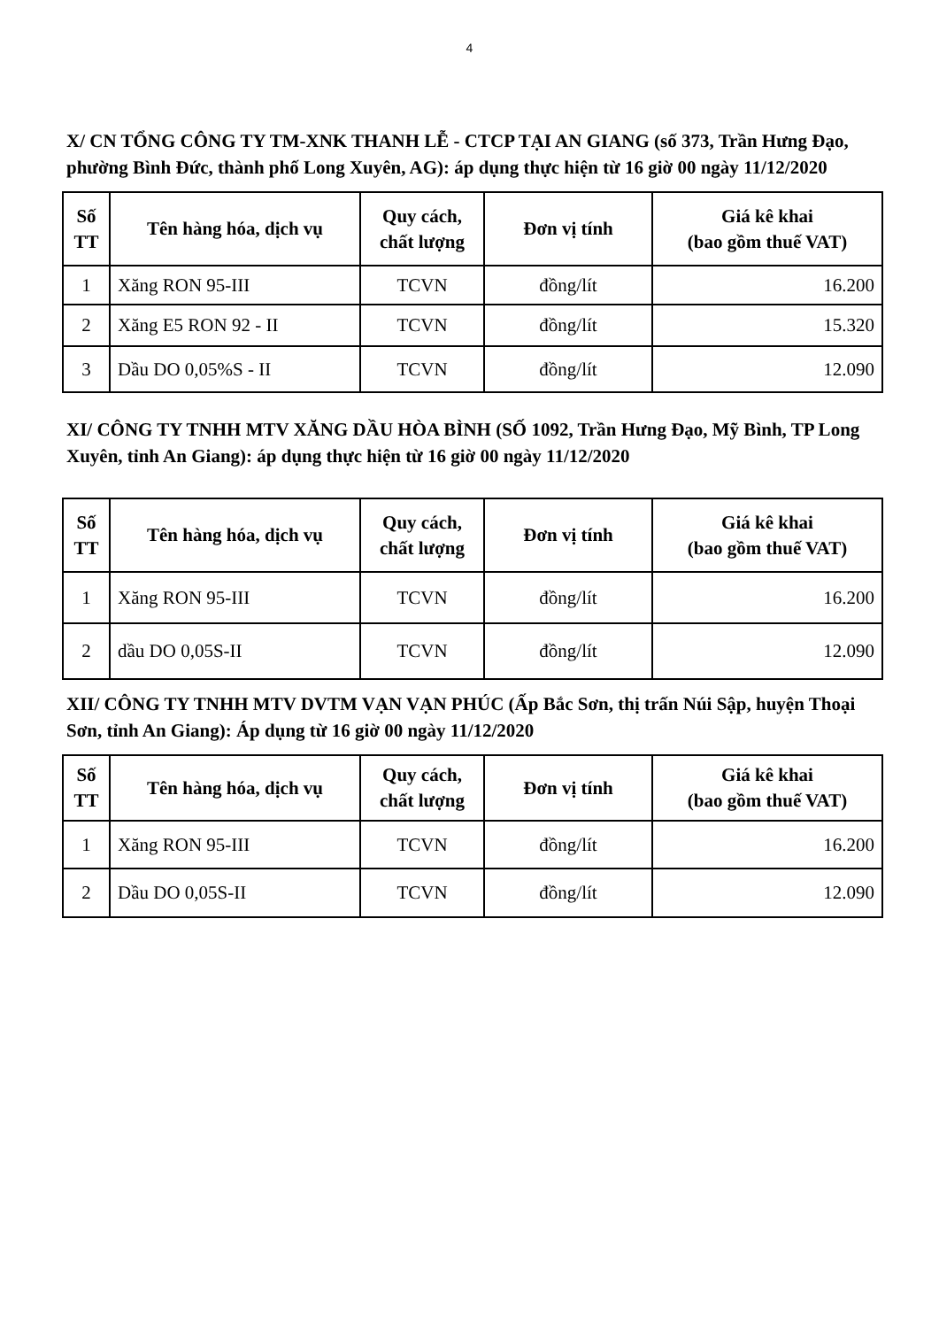4
X/ CN TỔNG CÔNG TY TM-XNK THANH LỄ - CTCP TẠI AN GIANG (số 373, Trần Hưng Đạo, phường Bình Đức, thành phố Long Xuyên, AG): áp dụng thực hiện từ 16 giờ 00 ngày 11/12/2020
| Số TT | Tên hàng hóa, dịch vụ | Quy cách, chất lượng | Đơn vị tính | Giá kê khai (bao gồm thuế VAT) |
| --- | --- | --- | --- | --- |
| 1 | Xăng RON 95-III | TCVN | đồng/lít | 16.200 |
| 2 | Xăng E5 RON 92 - II | TCVN | đồng/lít | 15.320 |
| 3 | Dầu DO 0,05%S - II | TCVN | đồng/lít | 12.090 |
XI/ CÔNG TY TNHH MTV XĂNG DẦU HÒA BÌNH (SỐ 1092, Trần Hưng Đạo, Mỹ Bình, TP Long Xuyên, tỉnh An Giang): áp dụng thực hiện từ 16 giờ 00 ngày 11/12/2020
| Số TT | Tên hàng hóa, dịch vụ | Quy cách, chất lượng | Đơn vị tính | Giá kê khai (bao gồm thuế VAT) |
| --- | --- | --- | --- | --- |
| 1 | Xăng RON 95-III | TCVN | đồng/lít | 16.200 |
| 2 | dầu DO 0,05S-II | TCVN | đồng/lít | 12.090 |
XII/ CÔNG TY TNHH MTV DVTM VẠN VẠN PHÚC (Ấp Bắc Sơn, thị trấn Núi Sập, huyện Thoại Sơn, tỉnh An Giang): Áp dụng từ 16 giờ 00 ngày 11/12/2020
| Số TT | Tên hàng hóa, dịch vụ | Quy cách, chất lượng | Đơn vị tính | Giá kê khai (bao gồm thuế VAT) |
| --- | --- | --- | --- | --- |
| 1 | Xăng RON 95-III | TCVN | đồng/lít | 16.200 |
| 2 | Dầu DO 0,05S-II | TCVN | đồng/lít | 12.090 |